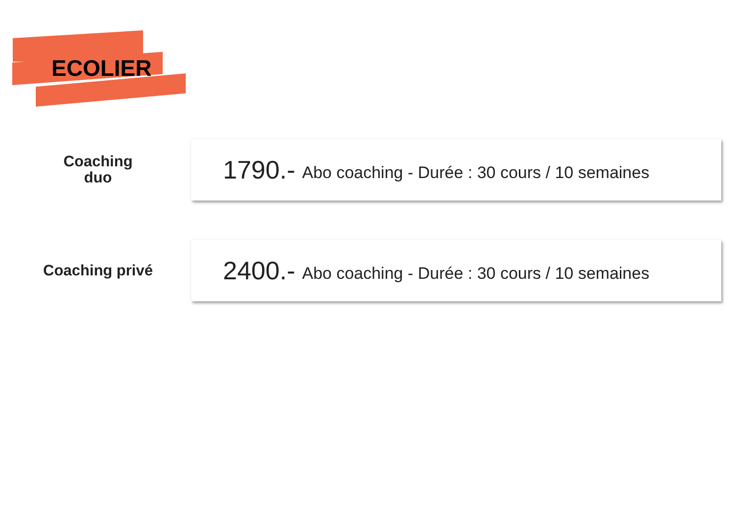ECOLIER
Coaching
duo
1790.- Abo coaching - Durée : 30 cours / 10 semaines
Coaching privé 2400.- Abo coaching - Durée : 30 cours / 10 semaines